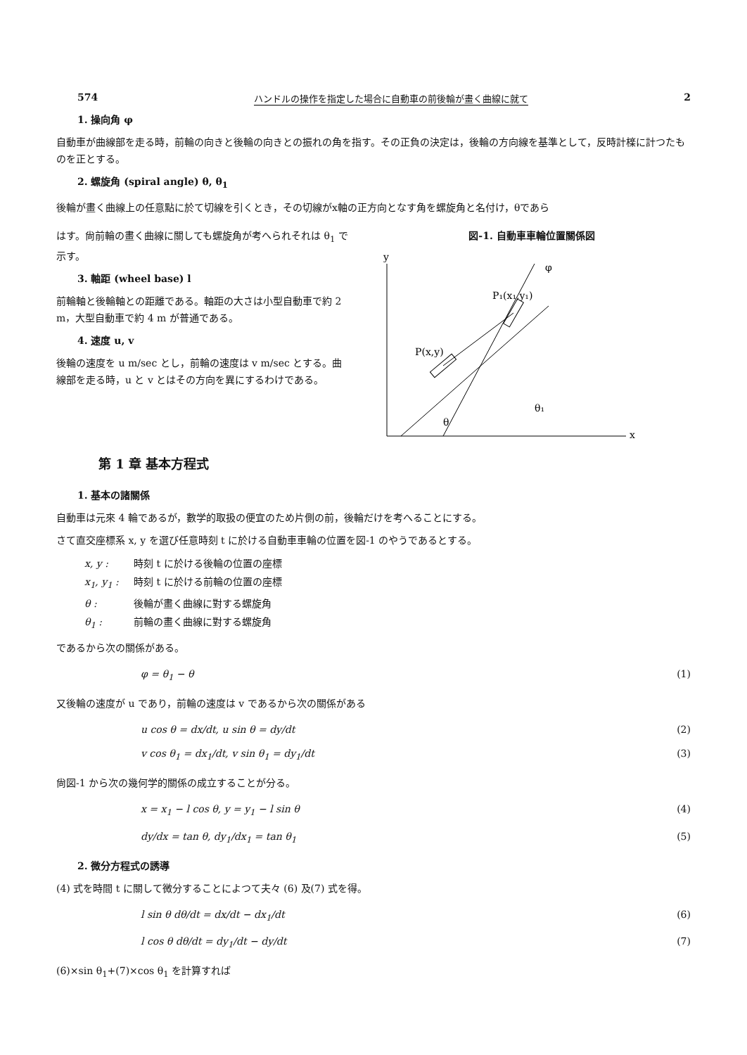574 ハンドルの操作を指定した場合に自動車の前後輪が畫く曲線に就て 2
1. 操向角 φ
自動車が曲線部を走る時，前輪の向きと後輪の向きとの振れの角を指す。その正負の決定は，後輪の方向線を基準として，反時計檪に計つたものを正とする。
2. 螺旋角 (spiral angle) θ, θ<sub>1</sub>
後輪が畫く曲線上の任意點に於て切線を引くとき，その切線がx軸の正方向となす角を螺旋角と名付け，θであら
はす。尙前輪の畫く曲線に關しても螺旋角が考へられそれは θ<sub>1</sub> で示す。
3. 軸距 (wheel base) l
前輪軸と後輪軸との距離である。軸距の大さは小型自動車で約 2 m，大型自動車で約 4 m が普通である。
4. 速度 u, v
後輪の速度を u m/sec とし，前輪の速度は v m/sec とする。曲線部を走る時，u と v とはその方向を異にするわけである。
図-1. 自動車車輪位置關係図
y
x
θ
θ₁
P(x,y)
P₁(x₁,y₁)
φ
第 1 章 基本方程式
1. 基本の諸關係
自動車は元來 4 輪であるが，數学的取扱の便宜のため片側の前，後輪だけを考へることにする。
さて直交座標系 x, y を選び任意時刻 t に於ける自動車車輪の位置を図-1 のやうであるとする。
x, y : 時刻 t に於ける後輪の位置の座標
x<sub>1</sub>, y<sub>1</sub> : 時刻 t に於ける前輪の位置の座標
θ : 後輪が畫く曲線に對する螺旋角
θ<sub>1</sub> : 前輪の畫く曲線に對する螺旋角
であるから次の關係がある。
φ = θ<sub>1</sub> − θ (1)
又後輪の速度が u であり，前輪の速度は v であるから次の關係がある
u cos θ = dx/dt, u sin θ = dy/dt (2)
v cos θ<sub>1</sub> = dx<sub>1</sub>/dt, v sin θ<sub>1</sub> = dy<sub>1</sub>/dt (3)
尙図-1 から次の幾何学的關係の成立することが分る。
x = x<sub>1</sub> − l cos θ, y = y<sub>1</sub> − l sin θ (4)
dy/dx = tan θ, dy<sub>1</sub>/dx<sub>1</sub> = tan θ<sub>1</sub> (5)
2. 微分方程式の誘導
(4) 式を時間 t に關して微分することによつて夫々 (6) 及(7) 式を得。
l sin θ dθ/dt = dx/dt − dx<sub>1</sub>/dt (6)
l cos θ dθ/dt = dy<sub>1</sub>/dt − dy/dt (7)
(6)×sin θ<sub>1</sub>+(7)×cos θ<sub>1</sub> を計算すれば